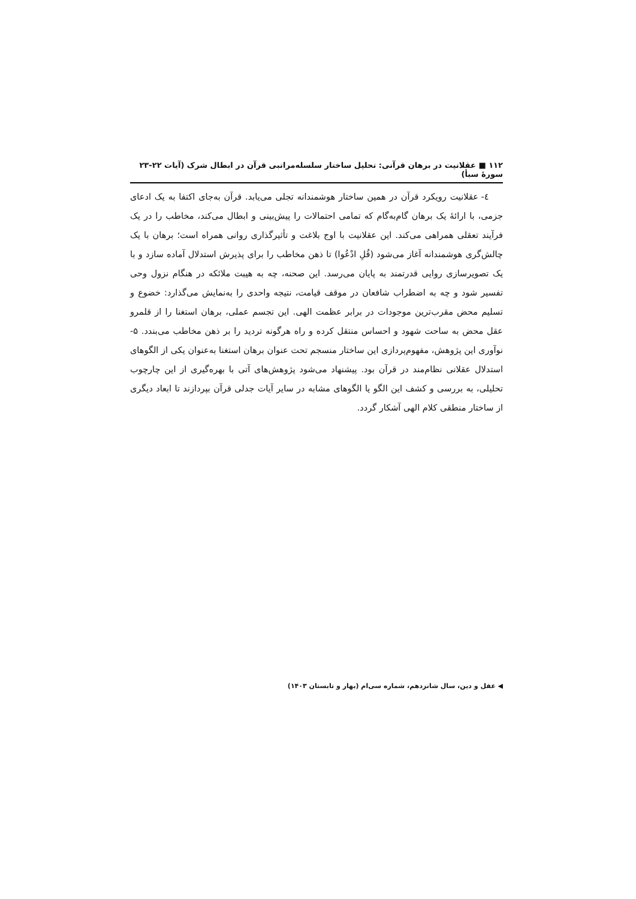۱۱۲ ■ عقلانیت در برهان قرآنی: تحلیل ساختار سلسله‌مراتبی قرآن در ابطال شرک (آیات ۲۲-۲۳ سورهٔ سبأ)
٤- عقلانیت رویکرد قرآن در همین ساختار هوشمندانه تجلی می‌یابد. قرآن به‌جای اکتفا به یک ادعای جزمی، با ارائهٔ یک برهان گام‌به‌گام که تمامی احتمالات را پیش‌بینی و ابطال می‌کند، مخاطب را در یک فرآیند تعقلی همراهی می‌کند. این عقلانیت با اوج بلاغت و تأثیرگذاری روانی همراه است؛ برهان با یک چالش‌گری هوشمندانه آغاز می‌شود (قُلِ ادْعُوا) تا ذهن مخاطب را برای پذیرش استدلال آماده سازد و با یک تصویرسازی روایی قدرتمند به پایان می‌رسد. این صحنه، چه به هیبت ملائکه در هنگام نزول وحی تفسیر شود و چه به اضطراب شافعان در موقف قیامت، نتیجه واحدی را به‌نمایش می‌گذارد: خضوع و تسلیم محض مقرب‌ترین موجودات در برابر عظمت الهی. این تجسم عملی، برهان استغنا را از قلمرو عقل محض به ساحت شهود و احساس منتقل کرده و راه هرگونه تردید را بر ذهن مخاطب می‌بندد. ۵- نوآوری این پژوهش، مفهوم‌پردازی این ساختار منسجم تحت عنوان برهان استغنا به‌عنوان یکی از الگوهای استدلال عقلانی نظام‌مند در قرآن بود. پیشنهاد می‌شود پژوهش‌های آتی با بهره‌گیری از این چارچوب تحلیلی، به بررسی و کشف این الگو یا الگوهای مشابه در سایر آیات جدلی قرآن بپردازند تا ابعاد دیگری از ساختار منطقی کلام الهی آشکار گردد.
◀ عقل و دین، سال شانزدهم، شماره سی‌ام (بهار و تابستان ۱۴۰۳)